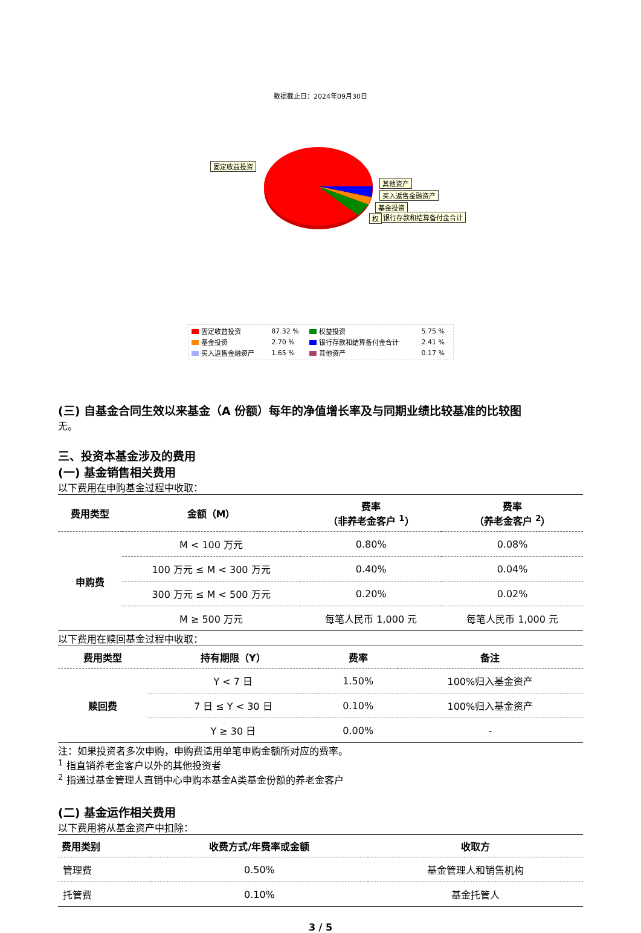数据截止日：2024年09月30日
固定收益投资
其他资产
买入返售金融资产
基金投资
银行存款和结算备付金合计 权
| 固定收益投资 | 87.32 % | 权益投资 | 5.75 % |
| 基金投资 | 2.70 % | 银行存款和结算备付金合计 | 2.41 % |
| 买入返售金融资产 | 1.65 % | 其他资产 | 0.17 % |
(三) 自基金合同生效以来基金（A 份额）每年的净值增长率及与同期业绩比较基准的比较图
无。
三、投资本基金涉及的费用
(一) 基金销售相关费用
以下费用在申购基金过程中收取：
| 费用类型 | 金额（M） | 费率 （非养老金客户 <sup>1</sup>） | 费率 （养老金客户 <sup>2</sup>） |
| --- | --- | --- | --- |
| 申购费 | M < 100 万元 | 0.80% | 0.08% |
| | 100 万元 ≤ M < 300 万元 | 0.40% | 0.04% |
| | 300 万元 ≤ M < 500 万元 | 0.20% | 0.02% |
| | M ≥ 500 万元 | 每笔人民币 1,000 元 | 每笔人民币 1,000 元 |
以下费用在赎回基金过程中收取：
| 费用类型 | 持有期限（Y） | 费率 | 备注 |
| --- | --- | --- | --- |
| 赎回费 | Y < 7 日 | 1.50% | 100%归入基金资产 |
| | 7 日 ≤ Y < 30 日 | 0.10% | 100%归入基金资产 |
| | Y ≥ 30 日 | 0.00% | - |
注：如果投资者多次申购，申购费适用单笔申购金额所对应的费率。
<sup>1</sup> 指直销养老金客户以外的其他投资者
<sup>2</sup> 指通过基金管理人直销中心申购本基金A类基金份额的养老金客户
(二) 基金运作相关费用
以下费用将从基金资产中扣除：
| 费用类别 | 收费方式/年费率或金额 | 收取方 |
| --- | --- | --- |
| 管理费 | 0.50% | 基金管理人和销售机构 |
| 托管费 | 0.10% | 基金托管人 |
3 / 5